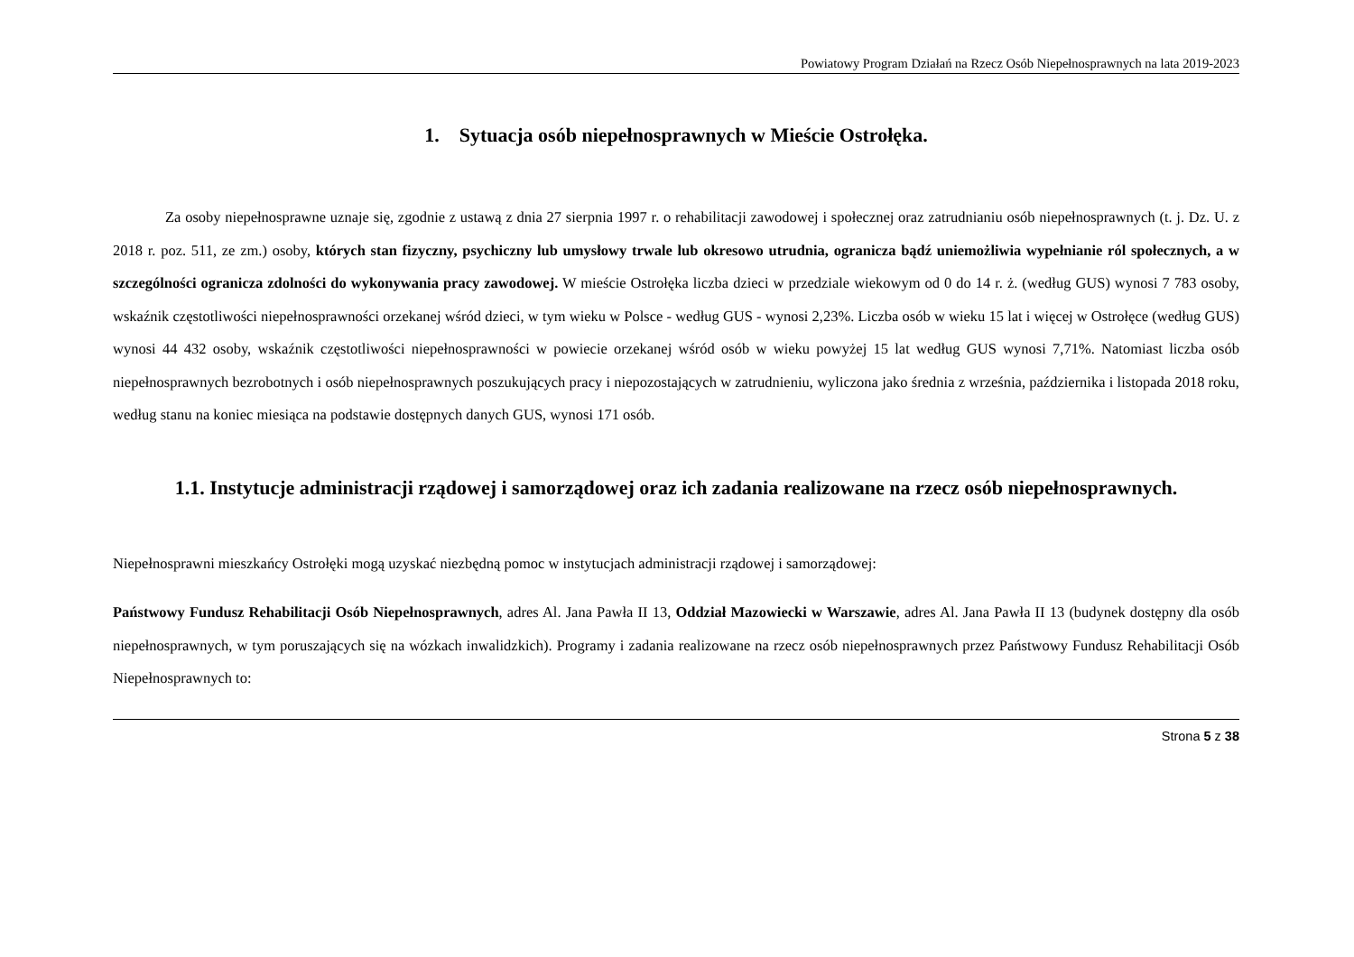Powiatowy Program Działań na Rzecz Osób Niepełnosprawnych na lata 2019-2023
1. Sytuacja osób niepełnosprawnych w Mieście Ostrołęka.
Za osoby niepełnosprawne uznaje się, zgodnie z ustawą z dnia 27 sierpnia 1997 r. o rehabilitacji zawodowej i społecznej oraz zatrudnianiu osób niepełnosprawnych (t. j. Dz. U. z 2018 r. poz. 511, ze zm.) osoby, których stan fizyczny, psychiczny lub umysłowy trwale lub okresowo utrudnia, ogranicza bądź uniemożliwia wypełnianie ról społecznych, a w szczególności ogranicza zdolności do wykonywania pracy zawodowej. W mieście Ostrołęka liczba dzieci w przedziale wiekowym od 0 do 14 r. ż. (według GUS) wynosi 7 783 osoby, wskaźnik częstotliwości niepełnosprawności orzekanej wśród dzieci, w tym wieku w Polsce - według GUS - wynosi 2,23%. Liczba osób w wieku 15 lat i więcej w Ostrołęce (według GUS) wynosi 44 432 osoby, wskaźnik częstotliwości niepełnosprawności w powiecie orzekanej wśród osób w wieku powyżej 15 lat według GUS wynosi 7,71%. Natomiast liczba osób niepełnosprawnych bezrobotnych i osób niepełnosprawnych poszukujących pracy i niepozostających w zatrudnieniu, wyliczona jako średnia z września, października i listopada 2018 roku, według stanu na koniec miesiąca na podstawie dostępnych danych GUS, wynosi 171 osób.
1.1. Instytucje administracji rządowej i samorządowej oraz ich zadania realizowane na rzecz osób niepełnosprawnych.
Niepełnosprawni mieszkańcy Ostrołęki mogą uzyskać niezbędną pomoc w instytucjach administracji rządowej i samorządowej:
Państwowy Fundusz Rehabilitacji Osób Niepełnosprawnych, adres Al. Jana Pawła II 13, Oddział Mazowiecki w Warszawie, adres Al. Jana Pawła II 13 (budynek dostępny dla osób niepełnosprawnych, w tym poruszających się na wózkach inwalidzkich). Programy i zadania realizowane na rzecz osób niepełnosprawnych przez Państwowy Fundusz Rehabilitacji Osób Niepełnosprawnych to:
Strona 5 z 38